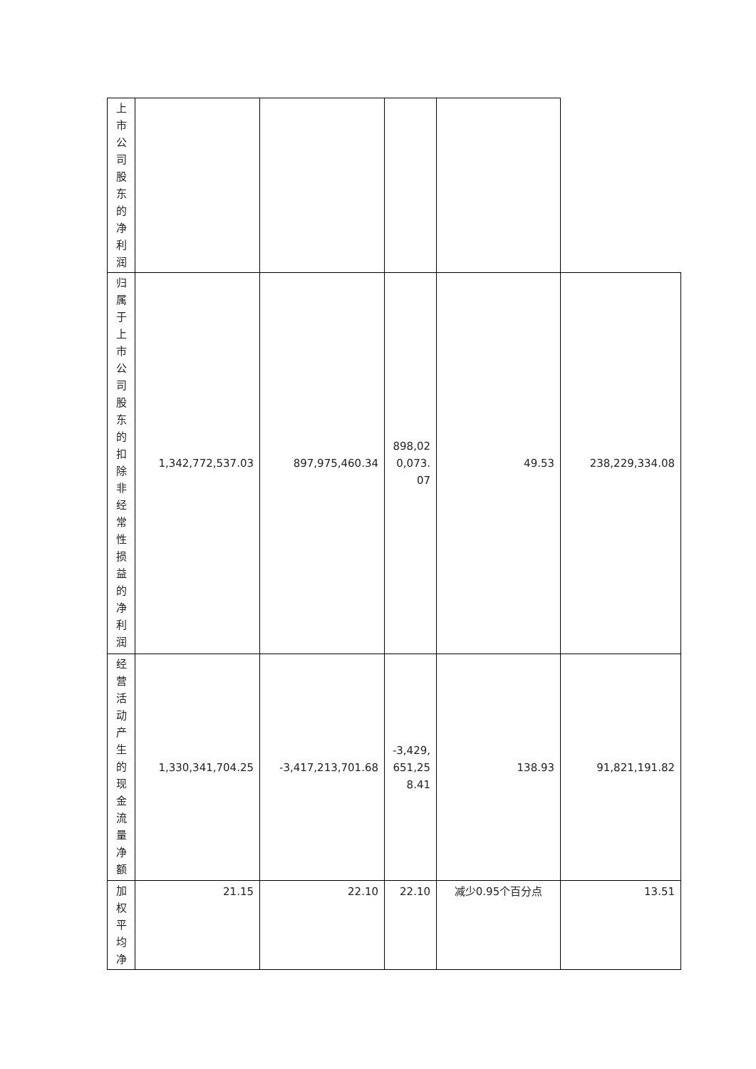| 上市公司股东的净利润 | | | | | |
| 归属于上市公司股东的扣除非经常性损益的净利润 | 1,342,772,537.03 | 897,975,460.34 | 898,020,073.07 | 49.53 | 238,229,334.08 |
| 经营活动产生的现金流量净额 | 1,330,341,704.25 | -3,417,213,701.68 | -3,429,651,258.41 | 138.93 | 91,821,191.82 |
| 加权平均净 | 21.15 | 22.10 | 22.10 | 减少0.95个百分点 | 13.51 |